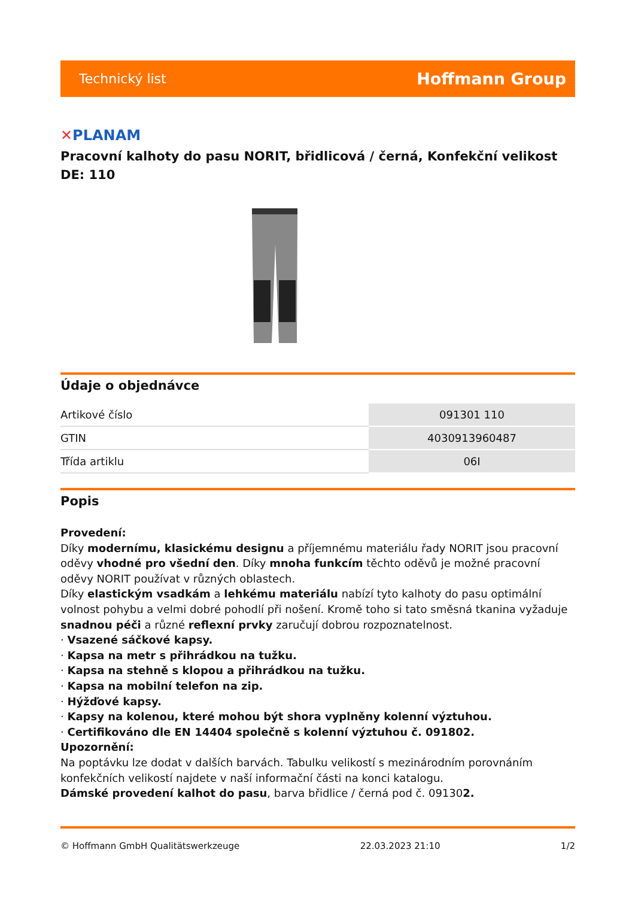Technický list
Hoffmann Group
✕PLANAM
Pracovní kalhoty do pasu NORIT, břidlicová / černá, Konfekční velikost DE: 110
Údaje o objednávce
| Artikové číslo | 091301 110 |
| GTIN | 4030913960487 |
| Třída artiklu | 06I |
Popis
Provedení:
Díky modernímu, klasickému designu a příjemnému materiálu řady NORIT jsou pracovní oděvy vhodné pro všední den. Díky mnoha funkcím těchto oděvů je možné pracovní oděvy NORIT používat v různých oblastech.
Díky elastickým vsadkám a lehkému materiálu nabízí tyto kalhoty do pasu optimální volnost pohybu a velmi dobré pohodlí při nošení. Kromě toho si tato směsná tkanina vyžaduje snadnou péči a různé reflexní prvky zaručují dobrou rozpoznatelnost.
· Vsazené sáčkové kapsy.
· Kapsa na metr s přihrádkou na tužku.
· Kapsa na stehně s klopou a přihrádkou na tužku.
· Kapsa na mobilní telefon na zip.
· Hýžďové kapsy.
· Kapsy na kolenou, které mohou být shora vyplněny kolenní výztuhou.
· Certifikováno dle EN 14404 společně s kolenní výztuhou č. 091802.
Upozornění:
Na poptávku lze dodat v dalších barvách. Tabulku velikostí s mezinárodním porovnáním konfekčních velikostí najdete v naší informační části na konci katalogu.
Dámské provedení kalhot do pasu, barva břidlice / černá pod č. 091302.
© Hoffmann GmbH Qualitätswerkzeuge 22.03.2023 21:10 1/2